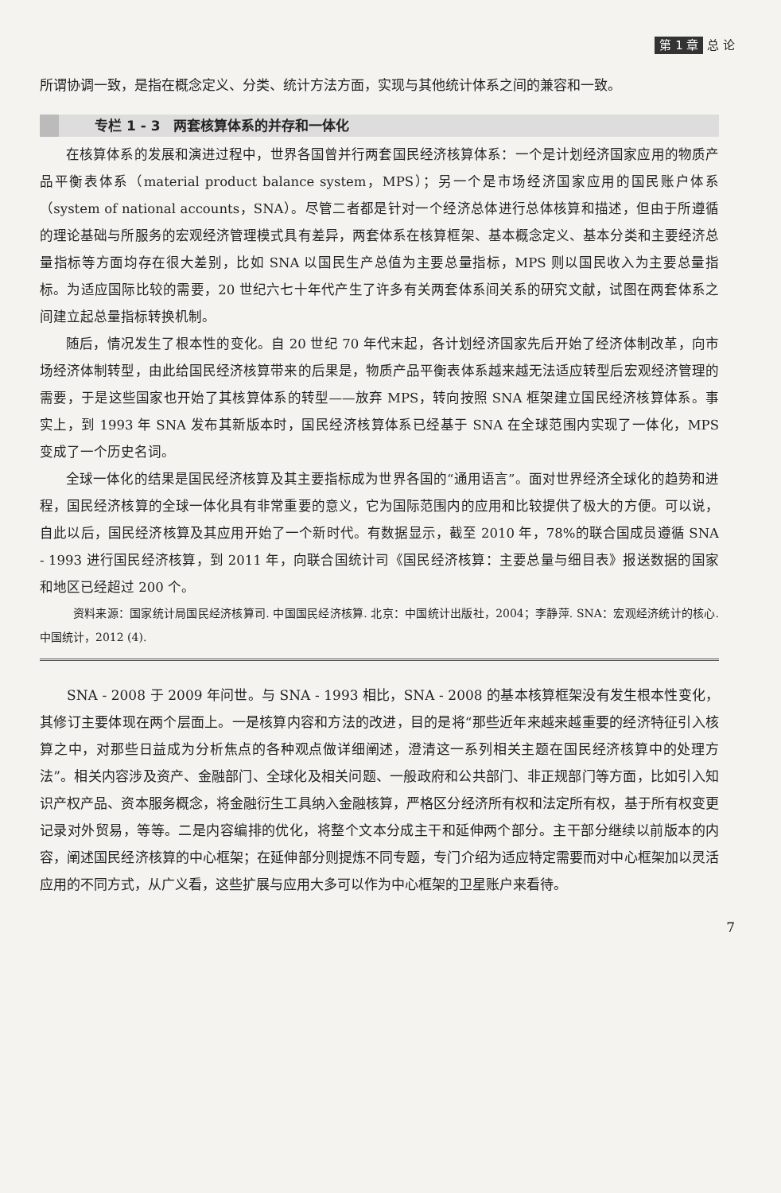第 1 章 总 论
所谓协调一致，是指在概念定义、分类、统计方法方面，实现与其他统计体系之间的兼容和一致。
专栏 1 - 3　两套核算体系的并存和一体化
在核算体系的发展和演进过程中，世界各国曾并行两套国民经济核算体系：一个是计划经济国家应用的物质产品平衡表体系（material product balance system，MPS）；另一个是市场经济国家应用的国民账户体系（system of national accounts，SNA）。尽管二者都是针对一个经济总体进行总体核算和描述，但由于所遵循的理论基础与所服务的宏观经济管理模式具有差异，两套体系在核算框架、基本概念定义、基本分类和主要经济总量指标等方面均存在很大差别，比如 SNA 以国民生产总值为主要总量指标，MPS 则以国民收入为主要总量指标。为适应国际比较的需要，20 世纪六七十年代产生了许多有关两套体系间关系的研究文献，试图在两套体系之间建立起总量指标转换机制。
随后，情况发生了根本性的变化。自 20 世纪 70 年代末起，各计划经济国家先后开始了经济体制改革，向市场经济体制转型，由此给国民经济核算带来的后果是，物质产品平衡表体系越来越无法适应转型后宏观经济管理的需要，于是这些国家也开始了其核算体系的转型——放弃 MPS，转向按照 SNA 框架建立国民经济核算体系。事实上，到 1993 年 SNA 发布其新版本时，国民经济核算体系已经基于 SNA 在全球范围内实现了一体化，MPS 变成了一个历史名词。
全球一体化的结果是国民经济核算及其主要指标成为世界各国的“通用语言”。面对世界经济全球化的趋势和进程，国民经济核算的全球一体化具有非常重要的意义，它为国际范围内的应用和比较提供了极大的方便。可以说，自此以后，国民经济核算及其应用开始了一个新时代。有数据显示，截至 2010 年，78%的联合国成员遵循 SNA - 1993 进行国民经济核算，到 2011 年，向联合国统计司《国民经济核算：主要总量与细目表》报送数据的国家和地区已经超过 200 个。
资料来源：国家统计局国民经济核算司. 中国国民经济核算. 北京：中国统计出版社，2004；李静萍. SNA：宏观经济统计的核心. 中国统计，2012 (4).
SNA - 2008 于 2009 年问世。与 SNA - 1993 相比，SNA - 2008 的基本核算框架没有发生根本性变化，其修订主要体现在两个层面上。一是核算内容和方法的改进，目的是将“那些近年来越来越重要的经济特征引入核算之中，对那些日益成为分析焦点的各种观点做详细阐述，澄清这一系列相关主题在国民经济核算中的处理方法”。相关内容涉及资产、金融部门、全球化及相关问题、一般政府和公共部门、非正规部门等方面，比如引入知识产权产品、资本服务概念，将金融衍生工具纳入金融核算，严格区分经济所有权和法定所有权，基于所有权变更记录对外贸易，等等。二是内容编排的优化，将整个文本分成主干和延伸两个部分。主干部分继续以前版本的内容，阐述国民经济核算的中心框架；在延伸部分则提炼不同专题，专门介绍为适应特定需要而对中心框架加以灵活应用的不同方式，从广义看，这些扩展与应用大多可以作为中心框架的卫星账户来看待。
7